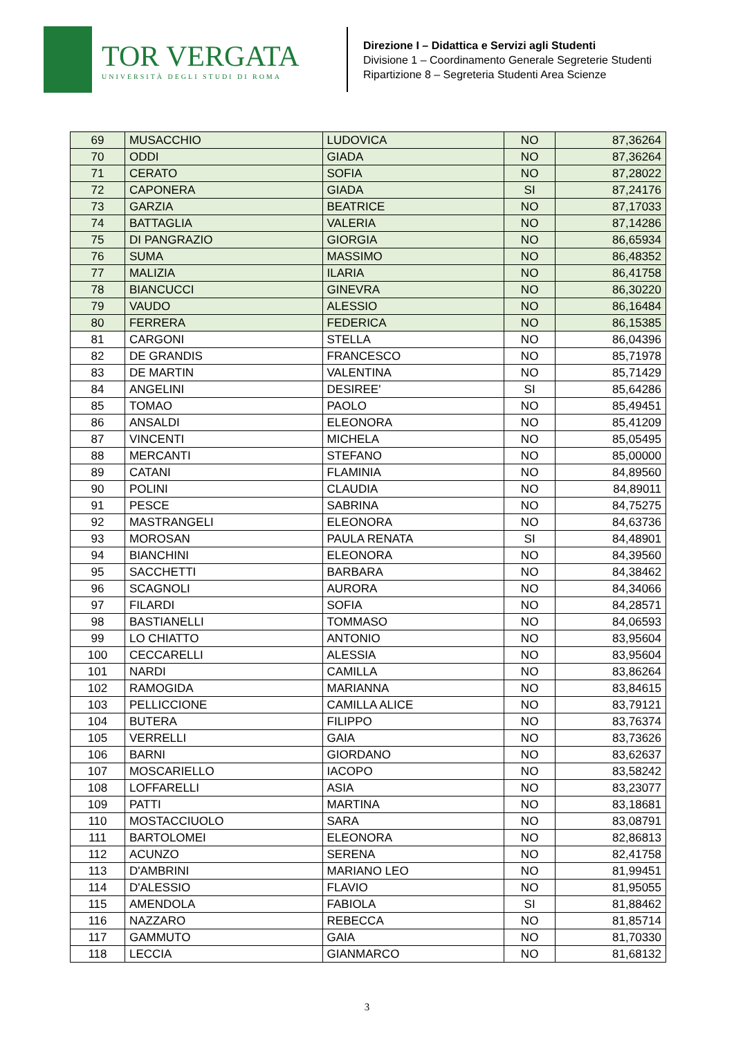TOR VERGATA
UNIVERSITÀ DEGLI STUDI DI ROMA
Direzione I – Didattica e Servizi agli Studenti
Divisione 1 – Coordinamento Generale Segreterie Studenti
Ripartizione 8 – Segreteria Studenti Area Scienze
| 69 | MUSACCHIO | LUDOVICA | NO | 87,36264 |
| 70 | ODDI | GIADA | NO | 87,36264 |
| 71 | CERATO | SOFIA | NO | 87,28022 |
| 72 | CAPONERA | GIADA | SI | 87,24176 |
| 73 | GARZIA | BEATRICE | NO | 87,17033 |
| 74 | BATTAGLIA | VALERIA | NO | 87,14286 |
| 75 | DI PANGRAZIO | GIORGIA | NO | 86,65934 |
| 76 | SUMA | MASSIMO | NO | 86,48352 |
| 77 | MALIZIA | ILARIA | NO | 86,41758 |
| 78 | BIANCUCCI | GINEVRA | NO | 86,30220 |
| 79 | VAUDO | ALESSIO | NO | 86,16484 |
| 80 | FERRERA | FEDERICA | NO | 86,15385 |
| 81 | CARGONI | STELLA | NO | 86,04396 |
| 82 | DE GRANDIS | FRANCESCO | NO | 85,71978 |
| 83 | DE MARTIN | VALENTINA | NO | 85,71429 |
| 84 | ANGELINI | DESIREE' | SI | 85,64286 |
| 85 | TOMAO | PAOLO | NO | 85,49451 |
| 86 | ANSALDI | ELEONORA | NO | 85,41209 |
| 87 | VINCENTI | MICHELA | NO | 85,05495 |
| 88 | MERCANTI | STEFANO | NO | 85,00000 |
| 89 | CATANI | FLAMINIA | NO | 84,89560 |
| 90 | POLINI | CLAUDIA | NO | 84,89011 |
| 91 | PESCE | SABRINA | NO | 84,75275 |
| 92 | MASTRANGELI | ELEONORA | NO | 84,63736 |
| 93 | MOROSAN | PAULA RENATA | SI | 84,48901 |
| 94 | BIANCHINI | ELEONORA | NO | 84,39560 |
| 95 | SACCHETTI | BARBARA | NO | 84,38462 |
| 96 | SCAGNOLI | AURORA | NO | 84,34066 |
| 97 | FILARDI | SOFIA | NO | 84,28571 |
| 98 | BASTIANELLI | TOMMASO | NO | 84,06593 |
| 99 | LO CHIATTO | ANTONIO | NO | 83,95604 |
| 100 | CECCARELLI | ALESSIA | NO | 83,95604 |
| 101 | NARDI | CAMILLA | NO | 83,86264 |
| 102 | RAMOGIDA | MARIANNA | NO | 83,84615 |
| 103 | PELLICCIONE | CAMILLA ALICE | NO | 83,79121 |
| 104 | BUTERA | FILIPPO | NO | 83,76374 |
| 105 | VERRELLI | GAIA | NO | 83,73626 |
| 106 | BARNI | GIORDANO | NO | 83,62637 |
| 107 | MOSCARIELLO | IACOPO | NO | 83,58242 |
| 108 | LOFFARELLI | ASIA | NO | 83,23077 |
| 109 | PATTI | MARTINA | NO | 83,18681 |
| 110 | MOSTACCIUOLO | SARA | NO | 83,08791 |
| 111 | BARTOLOMEI | ELEONORA | NO | 82,86813 |
| 112 | ACUNZO | SERENA | NO | 82,41758 |
| 113 | D'AMBRINI | MARIANO LEO | NO | 81,99451 |
| 114 | D'ALESSIO | FLAVIO | NO | 81,95055 |
| 115 | AMENDOLA | FABIOLA | SI | 81,88462 |
| 116 | NAZZARO | REBECCA | NO | 81,85714 |
| 117 | GAMMUTO | GAIA | NO | 81,70330 |
| 118 | LECCIA | GIANMARCO | NO | 81,68132 |
3